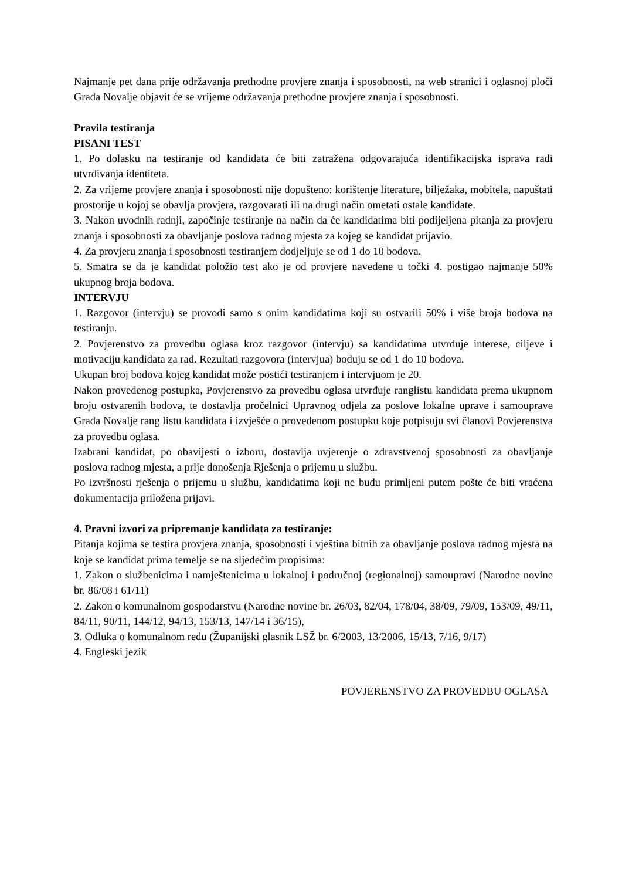Najmanje pet dana prije održavanja prethodne provjere znanja i sposobnosti, na web stranici i oglasnoj ploči Grada Novalje objavit će se vrijeme održavanja prethodne provjere znanja i sposobnosti.
Pravila testiranja
PISANI TEST
1. Po dolasku na testiranje od kandidata će biti zatražena odgovarajuća identifikacijska isprava radi utvrđivanja identiteta.
2. Za vrijeme provjere znanja i sposobnosti nije dopušteno: korištenje literature, bilježaka, mobitela, napuštati prostorije u kojoj se obavlja provjera, razgovarati ili na drugi način ometati ostale kandidate.
3. Nakon uvodnih radnji, započinje testiranje na način da će kandidatima biti podijeljena pitanja za provjeru znanja i sposobnosti za obavljanje poslova radnog mjesta za kojeg se kandidat prijavio.
4. Za provjeru znanja i sposobnosti testiranjem dodjeljuje se od 1 do 10 bodova.
5. Smatra se da je kandidat položio test ako je od provjere navedene u točki 4. postigao najmanje 50% ukupnog broja bodova.
INTERVJU
1. Razgovor (intervju) se provodi samo s onim kandidatima koji su ostvarili 50% i više broja bodova na testiranju.
2. Povjerenstvo za provedbu oglasa kroz razgovor (intervju) sa kandidatima utvrđuje interese, ciljeve i motivaciju kandidata za rad. Rezultati razgovora (intervjua) boduju se od 1 do 10 bodova.
Ukupan broj bodova kojeg kandidat može postići testiranjem i intervjuom je 20.
Nakon provedenog postupka, Povjerenstvo za provedbu oglasa utvrđuje ranglistu kandidata prema ukupnom broju ostvarenih bodova, te dostavlja pročelnici Upravnog odjela za poslove lokalne uprave i samouprave Grada Novalje rang listu kandidata i izvješće o provedenom postupku koje potpisuju svi članovi Povjerenstva za provedbu oglasa.
Izabrani kandidat, po obavijesti o izboru, dostavlja uvjerenje o zdravstvenoj sposobnosti za obavljanje poslova radnog mjesta, a prije donošenja Rješenja o prijemu u službu.
Po izvršnosti rješenja o prijemu u službu, kandidatima koji ne budu primljeni putem pošte će biti vraćena dokumentacija priložena prijavi.
4. Pravni izvori za pripremanje kandidata za testiranje:
Pitanja kojima se testira provjera znanja, sposobnosti i vještina bitnih za obavljanje poslova radnog mjesta na koje se kandidat prima temelje se na sljedećim propisima:
1. Zakon o službenicima i namještenicima u lokalnoj i područnoj (regionalnoj) samoupravi (Narodne novine br. 86/08 i 61/11)
2. Zakon o komunalnom gospodarstvu (Narodne novine br. 26/03, 82/04, 178/04, 38/09, 79/09, 153/09, 49/11, 84/11, 90/11, 144/12, 94/13, 153/13, 147/14 i 36/15),
3. Odluka o komunalnom redu (Županijski glasnik LSŽ br. 6/2003, 13/2006, 15/13, 7/16, 9/17)
4. Engleski jezik
POVJERENSTVO ZA PROVEDBU OGLASA